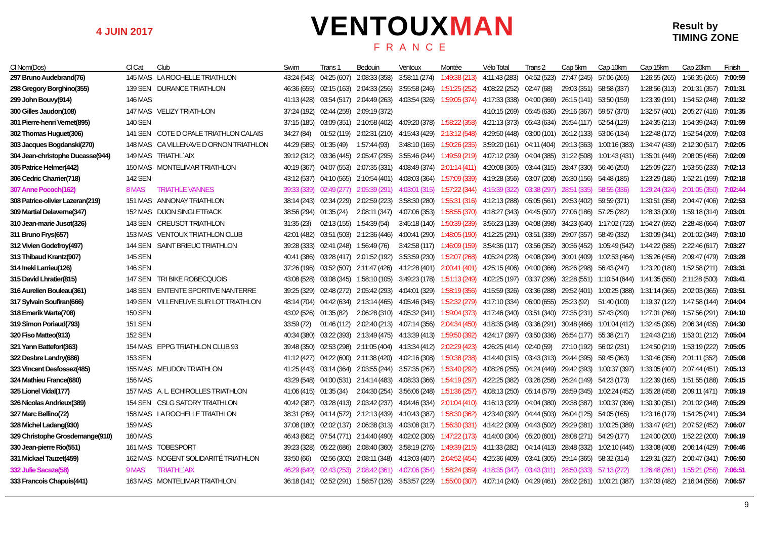4 JUIN 2017
VENTOUXMAN
FRANCE
Result by
TIMING ZONE
| Cl Nom(Dos) | Cl Cat | Club | Swim | Trans 1 | Bedouin | Ventoux | Montée | Vélo Total | Trans 2 | Cap 5km | Cap 10km | Cap 15km | Cap 20km | Finish |
| --- | --- | --- | --- | --- | --- | --- | --- | --- | --- | --- | --- | --- | --- | --- |
| 297 Bruno Audebrand(76) | 145 MAS | LA ROCHELLE TRIATHLON | 43:24 (543) | 04:25 (607) | 2:08:33 (358) | 3:58:11 (274) | 1:49:38 (213) | 4:11:43 (283) | 04:52 (523) | 27:47 (245) | 57:06 (265) | 1:26:55 (265) | 1:56:35 (265) | 7:00:59 |
| 298 Gregory Borghino(355) | 139 SEN | DURANCE TRIATHLON | 46:36 (655) | 02:15 (163) | 2:04:33 (256) | 3:55:58 (246) | 1:51:25 (252) | 4:08:22 (252) | 02:47 (68) | 29:03 (351) | 58:58 (337) | 1:28:56 (313) | 2:01:31 (357) | 7:01:31 |
| 299 John Bouvy(914) | 146 MAS | | 41:13 (428) | 03:54 (517) | 2:04:49 (263) | 4:03:54 (326) | 1:59:05 (374) | 4:17:33 (338) | 04:00 (369) | 26:15 (141) | 53:50 (159) | 1:23:39 (191) | 1:54:52 (248) | 7:01:32 |
| 300 Gilles Jaudon(108) | 147 MAS | VELIZY TRIATHLON | 37:24 (192) | 02:44 (259) | 2:09:19 (372) | | | 4:10:15 (269) | 05:45 (636) | 29:16 (367) | 59:57 (370) | 1:32:57 (401) | 2:05:27 (416) | 7:01:35 |
| 301 Pierre-henri Vernet(895) | 140 SEN | | 37:15 (185) | 03:09 (351) | 2:10:58 (402) | 4:09:20 (378) | 1:58:22 (358) | 4:21:13 (373) | 05:43 (634) | 25:54 (117) | 52:54 (129) | 1:24:35 (213) | 1:54:39 (243) | 7:01:59 |
| 302 Thomas Huguet(306) | 141 SEN | COTE D OPALE TRIATHLON CALAIS | 34:27 (84) | 01:52 (119) | 2:02:31 (210) | 4:15:43 (429) | 2:13:12 (548) | 4:29:50 (448) | 03:00 (101) | 26:12 (133) | 53:06 (134) | 1:22:48 (172) | 1:52:54 (209) | 7:02:03 |
| 303 Jacques Bogdanski(270) | 148 MAS | CA VILLENAVE D ORNON TRIATHLON | 44:29 (585) | 01:35 (49) | 1:57:44 (93) | 3:48:10 (165) | 1:50:26 (235) | 3:59:20 (161) | 04:11 (404) | 29:13 (363) | 1:00:16 (383) | 1:34:47 (439) | 2:12:30 (517) | 7:02:05 |
| 304 Jean-christophe Ducasse(944) | 149 MAS | TRIATHL`AIX | 39:12 (312) | 03:36 (445) | 2:05:47 (295) | 3:55:46 (244) | 1:49:59 (219) | 4:07:12 (239) | 04:04 (385) | 31:22 (508) | 1:01:43 (431) | 1:35:01 (449) | 2:08:05 (456) | 7:02:09 |
| 305 Patrice Helmer(442) | 150 MAS | MONTELIMAR TRIATHLON | 40:19 (367) | 04:07 (553) | 2:07:35 (331) | 4:08:49 (374) | 2:01:14 (411) | 4:20:08 (365) | 03:44 (315) | 28:47 (330) | 56:46 (250) | 1:25:09 (227) | 1:53:55 (233) | 7:02:13 |
| 306 Cedric Charrier(718) | 142 SEN | | 43:12 (537) | 04:10 (565) | 2:10:54 (401) | 4:08:03 (364) | 1:57:09 (339) | 4:19:28 (356) | 03:07 (208) | 26:30 (156) | 54:48 (185) | 1:23:29 (186) | 1:52:21 (199) | 7:02:18 |
| 307 Anne Pococh(162) | 8 MAS | TRIATHLE VANNES | 39:33 (339) | 02:49 (277) | 2:05:39 (291) | 4:03:01 (315) | 1:57:22 (344) | 4:15:39 (322) | 03:38 (297) | 28:51 (335) | 58:55 (336) | 1:29:24 (324) | 2:01:05 (350) | 7:02:44 |
| 308 Patrice-olivier Lazeran(219) | 151 MAS | ANNONAY TRIATHLON | 38:14 (243) | 02:34 (229) | 2:02:59 (223) | 3:58:30 (280) | 1:55:31 (316) | 4:12:13 (288) | 05:05 (561) | 29:53 (402) | 59:59 (371) | 1:30:51 (358) | 2:04:47 (406) | 7:02:53 |
| 309 Martial Delaverne(347) | 152 MAS | DIJON SINGLETRACK | 38:56 (294) | 01:35 (24) | 2:08:11 (347) | 4:07:06 (353) | 1:58:55 (370) | 4:18:27 (343) | 04:45 (507) | 27:06 (186) | 57:25 (282) | 1:28:33 (309) | 1:59:18 (314) | 7:03:01 |
| 310 Jean-marie Jusot(326) | 143 SEN | CREUSOT TRIATHLON | 31:35 (23) | 02:13 (155) | 1:54:39 (54) | 3:45:18 (140) | 1:50:39 (239) | 3:56:23 (139) | 04:08 (398) | 34:23 (640) | 1:17:02 (723) | 1:54:27 (692) | 2:28:48 (664) | 7:03:07 |
| 311 Bruno Frys(657) | 153 MAS | VENTOUX TRIATHLON CLUB | 42:01 (482) | 03:51 (503) | 2:12:36 (446) | 4:00:41 (290) | 1:48:05 (190) | 4:12:25 (291) | 03:51 (339) | 29:07 (357) | 58:49 (332) | 1:30:09 (341) | 2:01:02 (349) | 7:03:10 |
| 312 Vivien Godefroy(497) | 144 SEN | SAINT BRIEUC TRIATHLON | 39:28 (333) | 02:41 (248) | 1:56:49 (76) | 3:42:58 (117) | 1:46:09 (159) | 3:54:36 (117) | 03:56 (352) | 30:36 (452) | 1:05:49 (542) | 1:44:22 (585) | 2:22:46 (617) | 7:03:27 |
| 313 Thibaud Krantz(907) | 145 SEN | | 40:41 (386) | 03:28 (417) | 2:01:52 (192) | 3:53:59 (230) | 1:52:07 (268) | 4:05:24 (228) | 04:08 (394) | 30:01 (409) | 1:02:53 (464) | 1:35:26 (456) | 2:09:47 (479) | 7:03:28 |
| 314 Ineki Larrieu(126) | 146 SEN | | 37:26 (196) | 03:52 (507) | 2:11:47 (426) | 4:12:28 (401) | 2:00:41 (401) | 4:25:15 (406) | 04:00 (366) | 28:26 (298) | 56:43 (247) | 1:23:20 (180) | 1:52:58 (211) | 7:03:31 |
| 315 David Lhratier(815) | 147 SEN | TRI BIKE ROBECQUOIS | 43:08 (528) | 03:08 (345) | 1:58:10 (105) | 3:49:23 (178) | 1:51:13 (249) | 4:02:25 (197) | 03:37 (296) | 32:28 (551) | 1:10:54 (644) | 1:41:35 (550) | 2:11:28 (500) | 7:03:41 |
| 316 Aurelien Bouleau(361) | 148 SEN | ENTENTE SPORTIVE NANTERRE | 39:25 (329) | 02:48 (272) | 2:05:42 (293) | 4:04:01 (329) | 1:58:19 (356) | 4:15:59 (326) | 03:36 (288) | 29:52 (401) | 1:00:25 (388) | 1:31:14 (365) | 2:02:03 (365) | 7:03:51 |
| 317 Sylvain Soufiran(666) | 149 SEN | VILLENEUVE SUR LOT TRIATHLON | 48:14 (704) | 04:42 (634) | 2:13:14 (465) | 4:05:46 (345) | 1:52:32 (279) | 4:17:10 (334) | 06:00 (655) | 25:23 (92) | 51:40 (100) | 1:19:37 (122) | 1:47:58 (144) | 7:04:04 |
| 318 Emerik Warte(708) | 150 SEN | | 43:02 (526) | 01:35 (82) | 2:06:28 (310) | 4:05:32 (341) | 1:59:04 (373) | 4:17:46 (340) | 03:51 (340) | 27:35 (231) | 57:43 (290) | 1:27:01 (269) | 1:57:56 (291) | 7:04:10 |
| 319 Simon Poriaud(793) | 151 SEN | | 33:59 (72) | 01:46 (112) | 2:02:40 (213) | 4:07:14 (356) | 2:04:34 (450) | 4:18:35 (348) | 03:36 (291) | 30:48 (466) | 1:01:04 (412) | 1:32:45 (395) | 2:06:34 (435) | 7:04:30 |
| 320 Fiso Matteo(913) | 152 SEN | | 40:34 (380) | 03:22 (393) | 2:13:49 (475) | 4:13:39 (413) | 1:59:50 (392) | 4:24:17 (397) | 03:50 (336) | 26:54 (177) | 55:38 (217) | 1:24:43 (216) | 1:53:01 (212) | 7:05:04 |
| 321 Yann Battefort(363) | 154 MAS | EPPG TRIATHLON CLUB 93 | 39:48 (350) | 02:53 (298) | 2:11:05 (404) | 4:13:34 (412) | 2:02:29 (423) | 4:26:25 (414) | 02:40 (59) | 27:10 (192) | 56:02 (231) | 1:24:50 (219) | 1:53:19 (222) | 7:05:05 |
| 322 Desbre Landry(686) | 153 SEN | | 41:12 (427) | 04:22 (600) | 2:11:38 (420) | 4:02:16 (308) | 1:50:38 (238) | 4:14:40 (315) | 03:43 (313) | 29:44 (395) | 59:45 (363) | 1:30:46 (356) | 2:01:11 (352) | 7:05:08 |
| 323 Vincent Desfossez(485) | 155 MAS | MEUDON TRIATHLON | 41:25 (443) | 03:14 (364) | 2:03:55 (244) | 3:57:35 (267) | 1:53:40 (292) | 4:08:26 (255) | 04:24 (449) | 29:42 (393) | 1:00:37 (397) | 1:33:05 (407) | 2:07:44 (451) | 7:05:13 |
| 324 Mathieu France(680) | 156 MAS | | 43:29 (548) | 04:00 (531) | 2:14:14 (483) | 4:08:33 (366) | 1:54:19 (297) | 4:22:25 (382) | 03:26 (258) | 26:24 (149) | 54:23 (173) | 1:22:39 (165) | 1:51:55 (188) | 7:05:15 |
| 325 Lionel Vidal(177) | 157 MAS | A. L. ECHIROLLES TRIATHLON | 41:06 (415) | 01:35 (34) | 2:04:30 (254) | 3:56:06 (248) | 1:51:36 (257) | 4:08:13 (250) | 05:14 (579) | 28:59 (345) | 1:02:24 (452) | 1:35:28 (458) | 2:09:11 (471) | 7:05:19 |
| 326 Nicolas Andrieux(389) | 154 SEN | CSLG SATORY TRIATHLON | 40:42 (387) | 03:28 (413) | 2:03:42 (237) | 4:04:46 (334) | 2:01:04 (410) | 4:16:13 (329) | 04:04 (380) | 29:38 (387) | 1:00:37 (396) | 1:30:30 (351) | 2:01:02 (348) | 7:05:29 |
| 327 Marc Bellino(72) | 158 MAS | LA ROCHELLE TRIATHLON | 38:31 (269) | 04:14 (572) | 2:12:13 (439) | 4:10:43 (387) | 1:58:30 (362) | 4:23:40 (392) | 04:44 (503) | 26:04 (125) | 54:05 (165) | 1:23:16 (179) | 1:54:25 (241) | 7:05:34 |
| 328 Michel Ladang(930) | 159 MAS | | 37:08 (180) | 02:02 (137) | 2:06:38 (313) | 4:03:08 (317) | 1:56:30 (331) | 4:14:22 (309) | 04:43 (502) | 29:29 (381) | 1:00:25 (389) | 1:33:47 (421) | 2:07:52 (452) | 7:06:07 |
| 329 Christophe Grosdemange(910) | 160 MAS | | 46:43 (662) | 07:54 (771) | 2:14:40 (490) | 4:02:02 (306) | 1:47:22 (173) | 4:14:00 (304) | 05:20 (601) | 28:08 (271) | 54:29 (177) | 1:24:00 (200) | 1:52:22 (200) | 7:06:19 |
| 330 Jean-pierre Rio(551) | 161 MAS | TOBESPORT | 39:23 (328) | 05:22 (686) | 2:08:40 (360) | 3:58:19 (276) | 1:49:39 (215) | 4:11:33 (282) | 04:14 (413) | 28:48 (332) | 1:02:10 (445) | 1:33:08 (408) | 2:06:14 (429) | 7:06:46 |
| 331 Mickael Tauzet(459) | 162 MAS | NOGENT SOLIDARITÉ TRIATHLON | 33:50 (66) | 02:56 (302) | 2:08:11 (348) | 4:13:03 (407) | 2:04:52 (454) | 4:25:36 (409) | 03:41 (305) | 29:14 (365) | 58:32 (314) | 1:29:31 (327) | 2:00:47 (341) | 7:06:50 |
| 332 Julie Sacaze(58) | 9 MAS | TRIATHL`AIX | 46:29 (649) | 02:43 (253) | 2:08:42 (361) | 4:07:06 (354) | 1:58:24 (359) | 4:18:35 (347) | 03:43 (311) | 28:50 (333) | 57:13 (272) | 1:26:48 (261) | 1:55:21 (256) | 7:06:51 |
| 333 Francois Chapuis(441) | 163 MAS | MONTELIMAR TRIATHLON | 36:18 (141) | 02:52 (291) | 1:58:57 (126) | 3:53:57 (229) | 1:55:00 (307) | 4:07:14 (240) | 04:29 (461) | 28:02 (261) | 1:00:21 (387) | 1:37:03 (482) | 2:16:04 (556) | 7:06:57 |
9